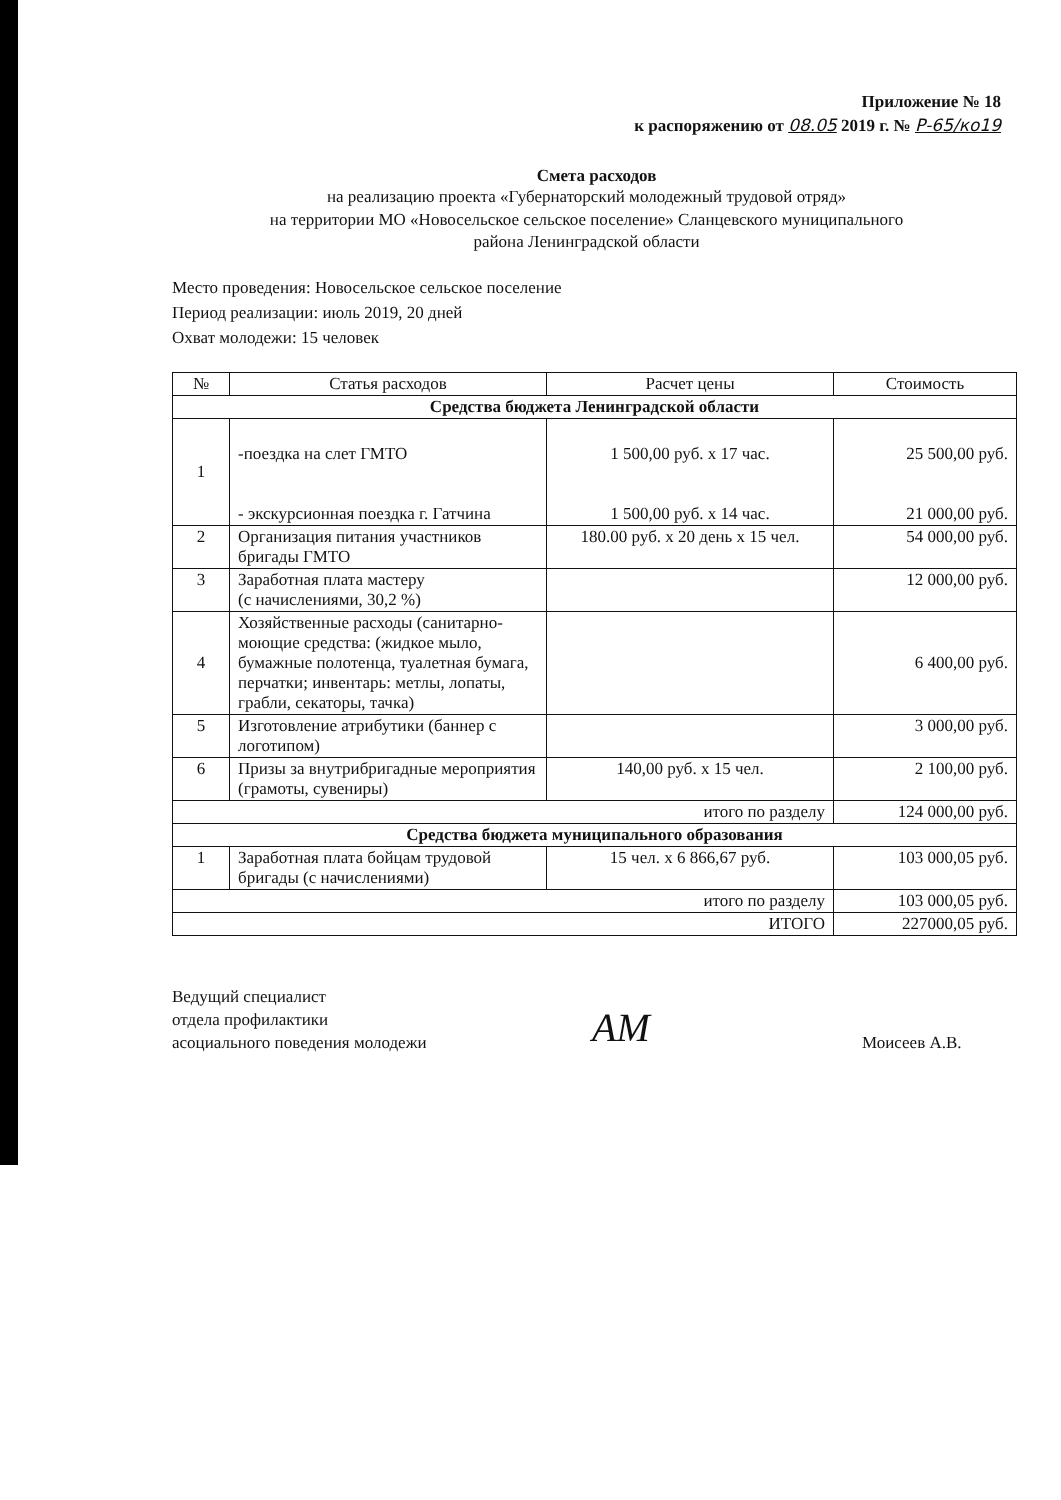Приложение № 18
к распоряжению от 08.05 2019 г. № Р-65/ко19
Смета расходов
на реализацию проекта «Губернаторский молодежный трудовой отряд»
на территории МО «Новосельское сельское поселение» Сланцевского муниципального
района Ленинградской области
Место проведения: Новосельское сельское поселение
Период реализации: июль 2019, 20 дней
Охват молодежи: 15 человек
| № | Статья расходов | Расчет цены | Стоимость |
| --- | --- | --- | --- |
| Средства бюджета Ленинградской области | | | |
| 1 | -поездка на слет ГМТО - экскурсионная поездка г. Гатчина | 1 500,00 руб. х 17 час. 1 500,00 руб. х 14 час. | 25 500,00 руб. 21 000,00 руб. |
| 2 | Организация питания участников бригады ГМТО | 180.00 руб. х 20 день х 15 чел. | 54 000,00 руб. |
| 3 | Заработная плата мастеру (с начислениями, 30,2 %) | | 12 000,00 руб. |
| 4 | Хозяйственные расходы (санитарно-моющие средства: (жидкое мыло, бумажные полотенца, туалетная бумага, перчатки; инвентарь: метлы, лопаты, грабли, секаторы, тачка) | | 6 400,00 руб. |
| 5 | Изготовление атрибутики (баннер с логотипом) | | 3 000,00 руб. |
| 6 | Призы за внутрибригадные мероприятия (грамоты, сувениры) | 140,00 руб. х 15 чел. | 2 100,00 руб. |
| итого по разделу | | | 124 000,00 руб. |
| Средства бюджета муниципального образования | | | |
| 1 | Заработная плата бойцам трудовой бригады (с начислениями) | 15 чел. х 6 866,67 руб. | 103 000,05 руб. |
| итого по разделу | | | 103 000,05 руб. |
| ИТОГО | | | 227000,05 руб. |
Ведущий специалист
отдела профилактики
асоциального поведения молодежи
AM
Моисеев А.В.